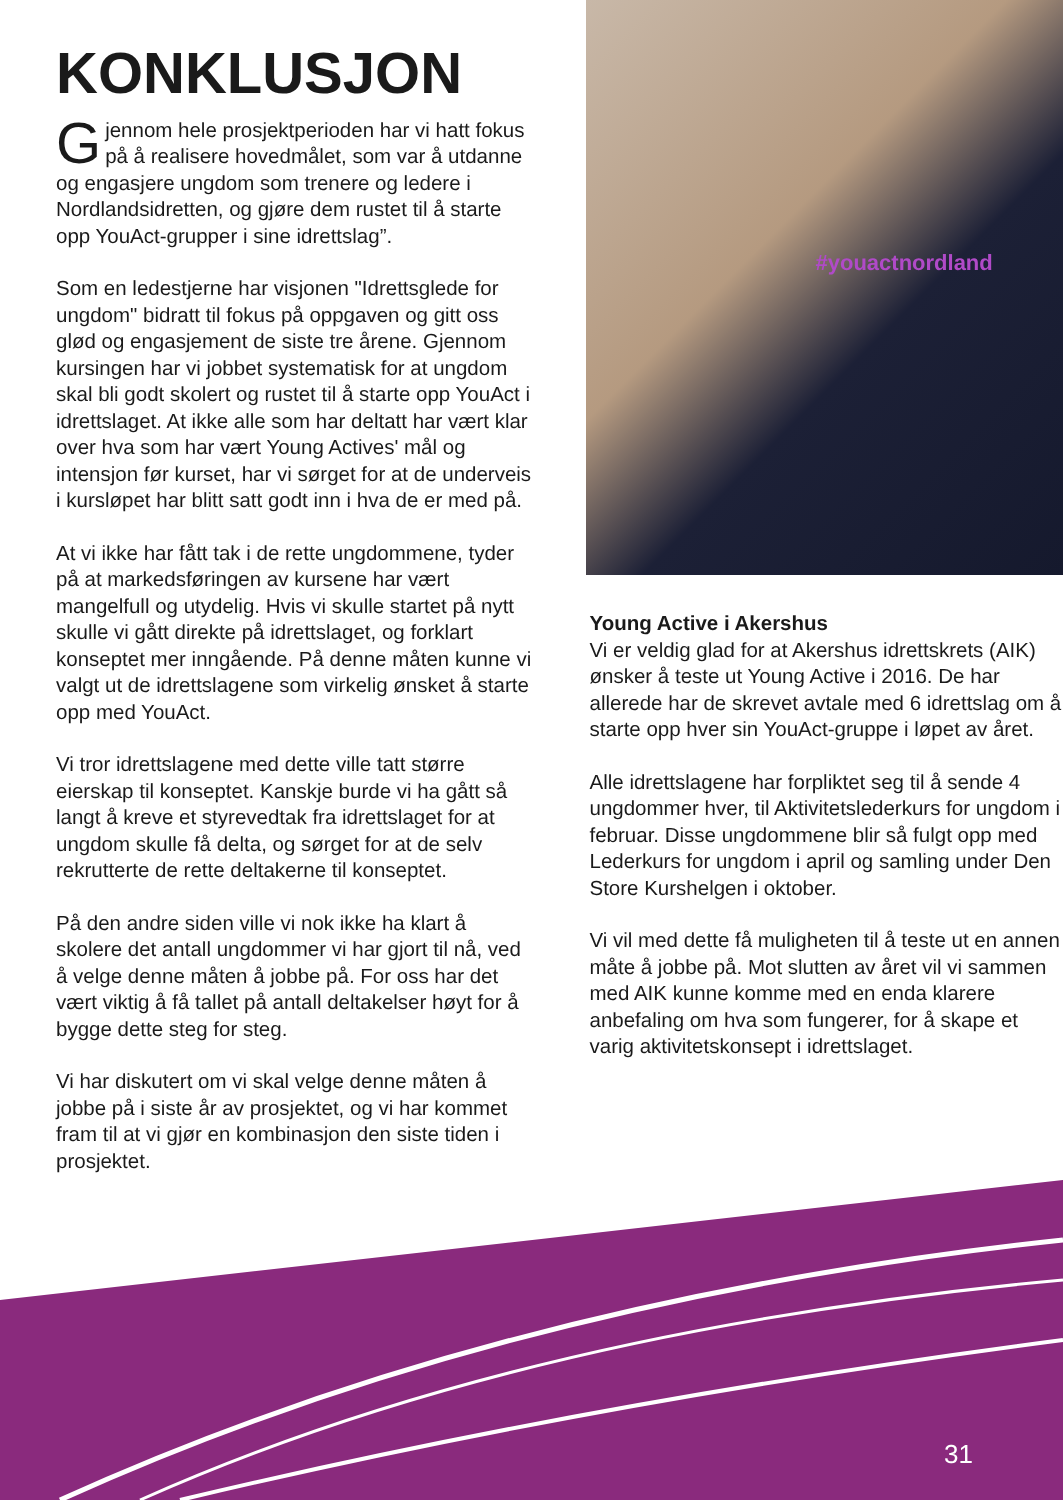KONKLUSJON
Gjennom hele prosjektperioden har vi hatt fokus på å realisere hovedmålet, som var å utdanne og engasjere ungdom som trenere og ledere i Nordlandsidretten, og gjøre dem rustet til å starte opp YouAct-grupper i sine idrettslag”.
Som en ledestjerne har visjonen "Idrettsglede for ungdom" bidratt til fokus på oppgaven og gitt oss glød og engasjement de siste tre årene. Gjennom kursingen har vi jobbet systematisk for at ungdom skal bli godt skolert og rustet til å starte opp YouAct i idrettslaget. At ikke alle som har deltatt har vært klar over hva som har vært Young Actives' mål og intensjon før kurset, har vi sørget for at de underveis i kursløpet har blitt satt godt inn i hva de er med på.
At vi ikke har fått tak i de rette ungdommene, tyder på at markedsføringen av kursene har vært mangelfull og utydelig. Hvis vi skulle startet på nytt skulle vi gått direkte på idrettslaget, og forklart konseptet mer inngående. På denne måten kunne vi valgt ut de idrettslagene som virkelig ønsket å starte opp med YouAct.
Vi tror idrettslagene med dette ville tatt større eierskap til konseptet. Kanskje burde vi ha gått så langt å kreve et styrevedtak fra idrettslaget for at ungdom skulle få delta, og sørget for at de selv rekrutterte de rette deltakerne til konseptet.
På den andre siden ville vi nok ikke ha klart å skolere det antall ungdommer vi har gjort til nå, ved å velge denne måten å jobbe på. For oss har det vært viktig å få tallet på antall deltakelser høyt for å bygge dette steg for steg.
Vi har diskutert om vi skal velge denne måten å jobbe på i siste år av prosjektet, og vi har kommet fram til at vi gjør en kombinasjon den siste tiden i prosjektet.
#youactnordland
Young Active i Akershus
Vi er veldig glad for at Akershus idrettskrets (AIK) ønsker å teste ut Young Active i 2016. De har allerede har de skrevet avtale med 6 idrettslag om å starte opp hver sin YouAct-gruppe i løpet av året.
Alle idrettslagene har forpliktet seg til å sende 4 ungdommer hver, til Aktivitetslederkurs for ungdom i februar. Disse ungdommene blir så fulgt opp med Lederkurs for ungdom i april og samling under Den Store Kurshelgen i oktober.
Vi vil med dette få muligheten til å teste ut en annen måte å jobbe på. Mot slutten av året vil vi sammen med AIK kunne komme med en enda klarere anbefaling om hva som fungerer, for å skape et varig aktivitetskonsept i idrettslaget.
31